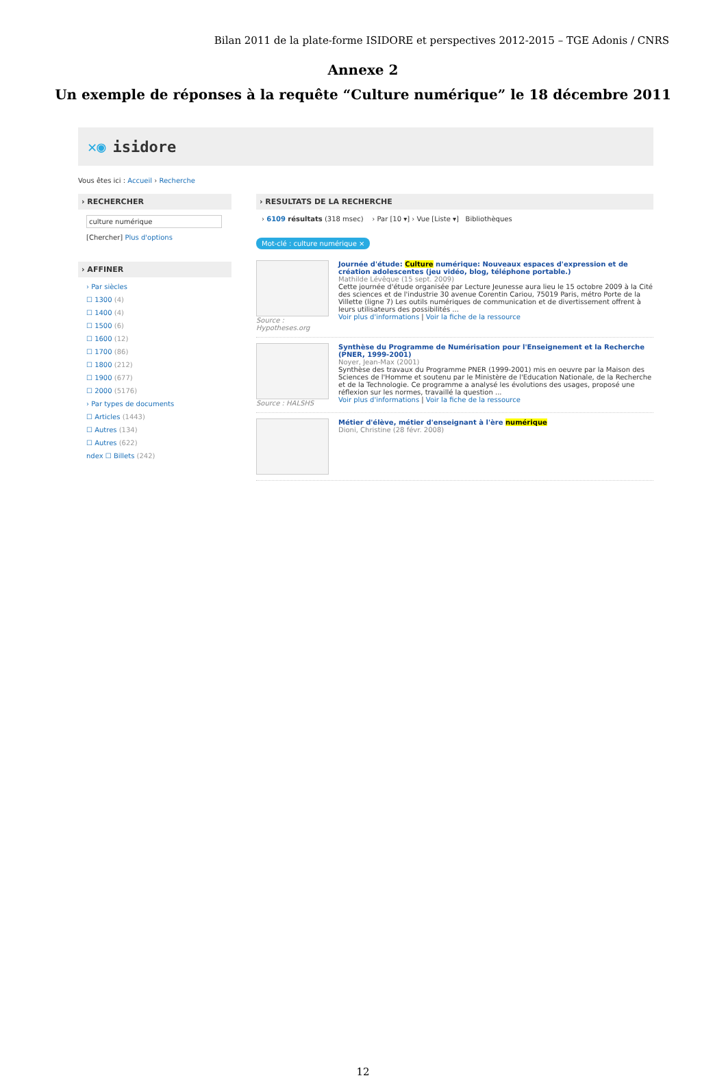Bilan 2011 de la plate-forme ISIDORE et perspectives 2012-2015 – TGE Adonis / CNRS
Annexe 2
Un exemple de réponses à la requête “Culture numérique” le 18 décembre 2011
✕◉ isidore
Vous êtes ici : Accueil › Recherche
› RECHERCHER
culture numérique
[Chercher] Plus d'options
› AFFINER
› Par siècles
☐ 1300 (4)
☐ 1400 (4)
☐ 1500 (6)
☐ 1600 (12)
☐ 1700 (86)
☐ 1800 (212)
☐ 1900 (677)
☐ 2000 (5176)
› Par types de documents
☐ Articles (1443)
☐ Autres (134)
☐ Autres (622)
ndex ☐ Billets (242)
› RESULTATS DE LA RECHERCHE
› 6109 résultats (318 msec) › Par [10 ▾] › Vue [Liste ▾] Bibliothèques
Mot-clé : culture numérique ×
Source : Hypotheses.org Journée d'étude: Culture numérique: Nouveaux espaces d'expression et de création adolescentes (jeu vidéo, blog, téléphone portable.)
Mathilde Lévêque (15 sept. 2009)
Cette journée d'étude organisée par Lecture Jeunesse aura lieu le 15 octobre 2009 à la Cité des sciences et de l'industrie 30 avenue Corentin Cariou, 75019 Paris, métro Porte de la Villette (ligne 7) Les outils numériques de communication et de divertissement offrent à leurs utilisateurs des possibilités ...
Voir plus d'informations | Voir la fiche de la ressource
Source : HALSHS Synthèse du Programme de Numérisation pour l'Enseignement et la Recherche (PNER, 1999-2001)
Noyer, Jean-Max (2001)
Synthèse des travaux du Programme PNER (1999-2001) mis en oeuvre par la Maison des Sciences de l'Homme et soutenu par le Ministère de l'Education Nationale, de la Recherche et de la Technologie. Ce programme a analysé les évolutions des usages, proposé une réflexion sur les normes, travaillé la question ...
Voir plus d'informations | Voir la fiche de la ressource
Métier d'élève, métier d'enseignant à l'ère numérique
Dioni, Christine (28 févr. 2008)
12